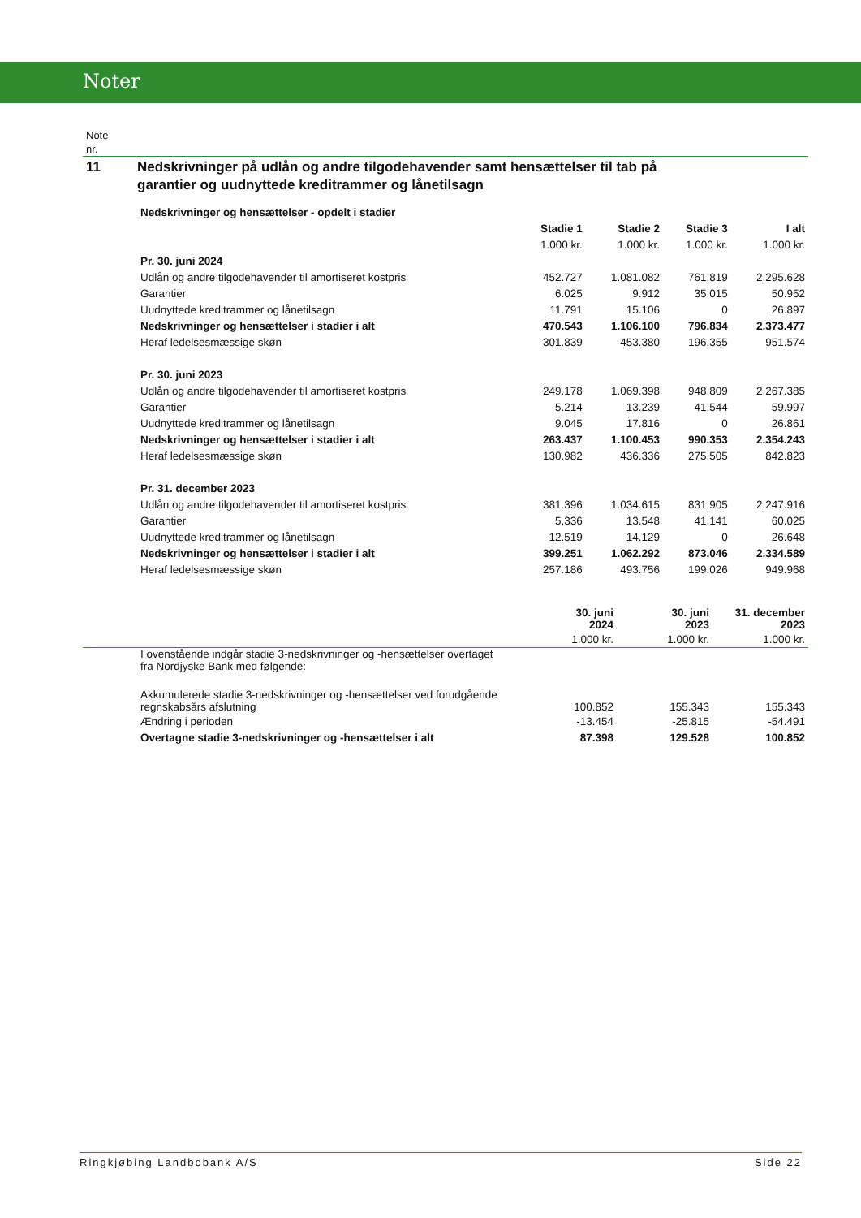Noter
Note
nr.
11 Nedskrivninger på udlån og andre tilgodehavender samt hensættelser til tab på
garantier og uudnyttede kreditrammer og lånetilsagn
| | Nedskrivninger og hensættelser - opdelt i stadier | | | | |
| | | Stadie 1 | Stadie 2 | Stadie 3 | I alt |
| | | 1.000 kr. | 1.000 kr. | 1.000 kr. | 1.000 kr. |
| | Pr. 30. juni 2024 | | | | |
| | Udlån og andre tilgodehavender til amortiseret kostpris | 452.727 | 1.081.082 | 761.819 | 2.295.628 |
| | Garantier | 6.025 | 9.912 | 35.015 | 50.952 |
| | Uudnyttede kreditrammer og lånetilsagn | 11.791 | 15.106 | 0 | 26.897 |
| | Nedskrivninger og hensættelser i stadier i alt | 470.543 | 1.106.100 | 796.834 | 2.373.477 |
| | Heraf ledelsesmæssige skøn | 301.839 | 453.380 | 196.355 | 951.574 |
| | Pr. 30. juni 2023 | | | | |
| | Udlån og andre tilgodehavender til amortiseret kostpris | 249.178 | 1.069.398 | 948.809 | 2.267.385 |
| | Garantier | 5.214 | 13.239 | 41.544 | 59.997 |
| | Uudnyttede kreditrammer og lånetilsagn | 9.045 | 17.816 | 0 | 26.861 |
| | Nedskrivninger og hensættelser i stadier i alt | 263.437 | 1.100.453 | 990.353 | 2.354.243 |
| | Heraf ledelsesmæssige skøn | 130.982 | 436.336 | 275.505 | 842.823 |
| | Pr. 31. december 2023 | | | | |
| | Udlån og andre tilgodehavender til amortiseret kostpris | 381.396 | 1.034.615 | 831.905 | 2.247.916 |
| | Garantier | 5.336 | 13.548 | 41.141 | 60.025 |
| | Uudnyttede kreditrammer og lånetilsagn | 12.519 | 14.129 | 0 | 26.648 |
| | Nedskrivninger og hensættelser i stadier i alt | 399.251 | 1.062.292 | 873.046 | 2.334.589 |
| | Heraf ledelsesmæssige skøn | 257.186 | 493.756 | 199.026 | 949.968 |
| | | 30. juni 2024 | 30. juni 2023 | 31. december 2023 |
| | | 1.000 kr. | 1.000 kr. | 1.000 kr. |
| | I ovenstående indgår stadie 3-nedskrivninger og -hensættelser overtaget fra Nordjyske Bank med følgende: | | | |
| | Akkumulerede stadie 3-nedskrivninger og -hensættelser ved forudgående regnskabsårs afslutning | 100.852 | 155.343 | 155.343 |
| | Ændring i perioden | -13.454 | -25.815 | -54.491 |
| | Overtagne stadie 3-nedskrivninger og -hensættelser i alt | 87.398 | 129.528 | 100.852 |
Ringkjøbing Landbobank A/S Side 22